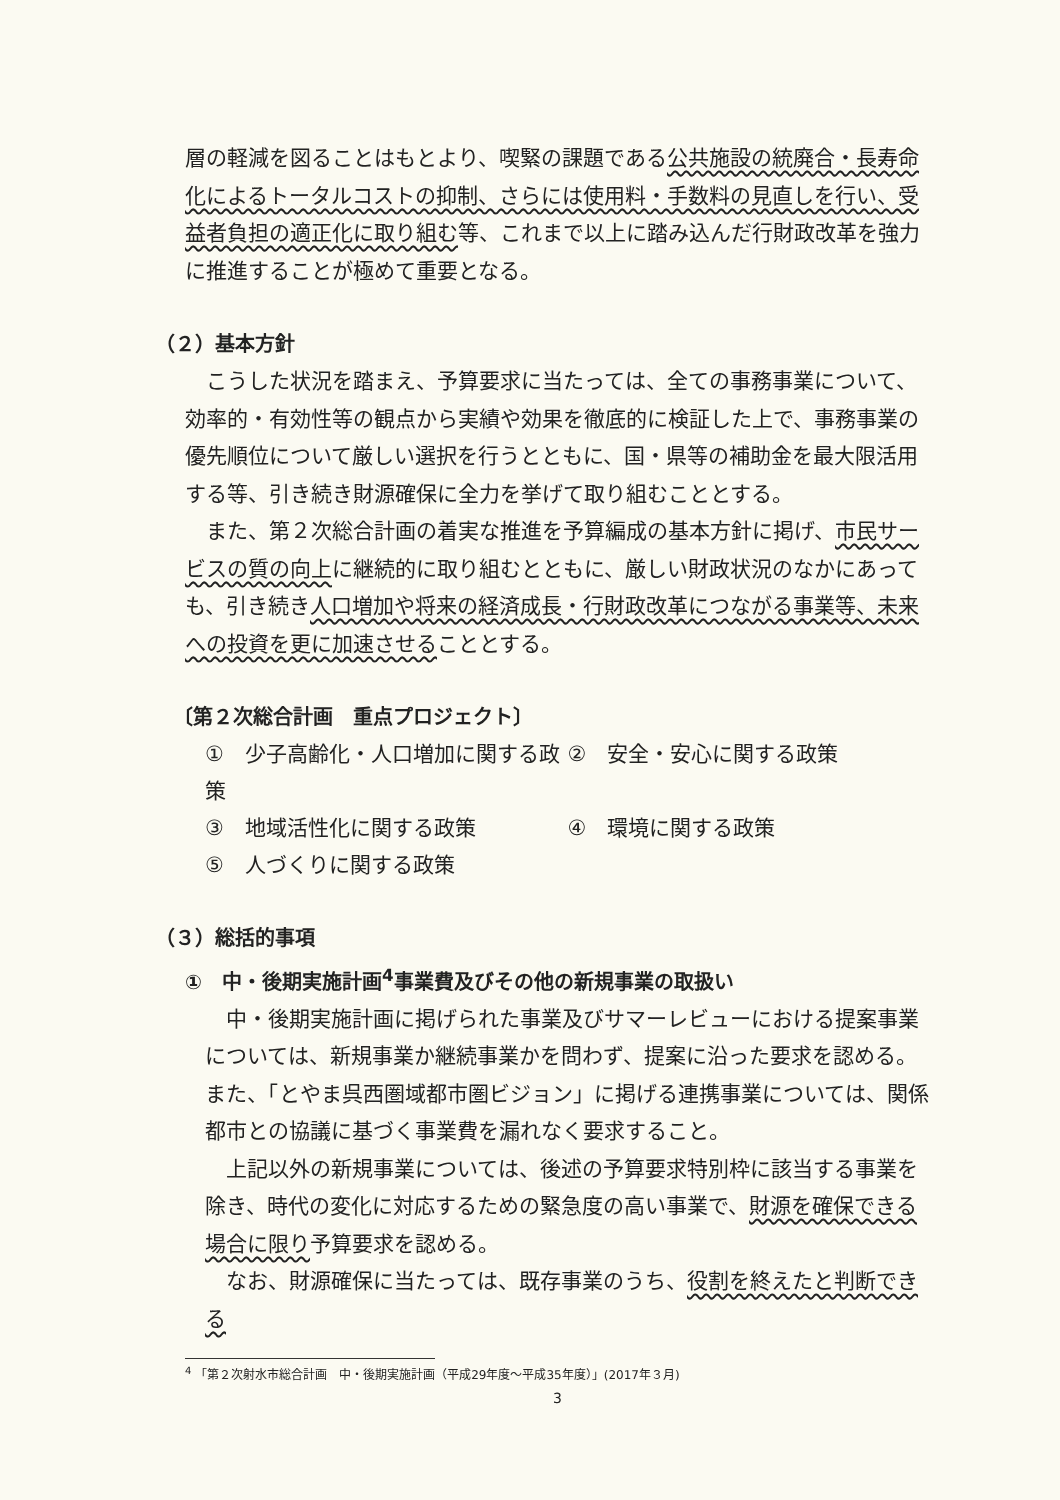層の軽減を図ることはもとより、喫緊の課題である公共施設の統廃合・長寿命化によるトータルコストの抑制、さらには使用料・手数料の見直しを行い、受益者負担の適正化に取り組む等、これまで以上に踏み込んだ行財政改革を強力に推進することが極めて重要となる。
（２）基本方針
こうした状況を踏まえ、予算要求に当たっては、全ての事務事業について、効率的・有効性等の観点から実績や効果を徹底的に検証した上で、事務事業の優先順位について厳しい選択を行うとともに、国・県等の補助金を最大限活用する等、引き続き財源確保に全力を挙げて取り組むこととする。
また、第２次総合計画の着実な推進を予算編成の基本方針に掲げ、市民サービスの質の向上に継続的に取り組むとともに、厳しい財政状況のなかにあっても、引き続き人口増加や将来の経済成長・行財政改革につながる事業等、未来への投資を更に加速させることとする。
〔第２次総合計画　重点プロジェクト〕
①　少子高齢化・人口増加に関する政策 ②　安全・安心に関する政策
③　地域活性化に関する政策 ④　環境に関する政策
⑤　人づくりに関する政策
（３）総括的事項
①　中・後期実施計画<sup>4</sup>事業費及びその他の新規事業の取扱い
　中・後期実施計画に掲げられた事業及びサマーレビューにおける提案事業については、新規事業か継続事業かを問わず、提案に沿った要求を認める。また、「とやま呉西圏域都市圏ビジョン」に掲げる連携事業については、関係都市との協議に基づく事業費を漏れなく要求すること。
　上記以外の新規事業については、後述の予算要求特別枠に該当する事業を除き、時代の変化に対応するための緊急度の高い事業で、財源を確保できる場合に限り予算要求を認める。
　なお、財源確保に当たっては、既存事業のうち、役割を終えたと判断できる
<sup>4</sup> 「第２次射水市総合計画　中・後期実施計画（平成29年度～平成35年度）」(2017年３月)
3